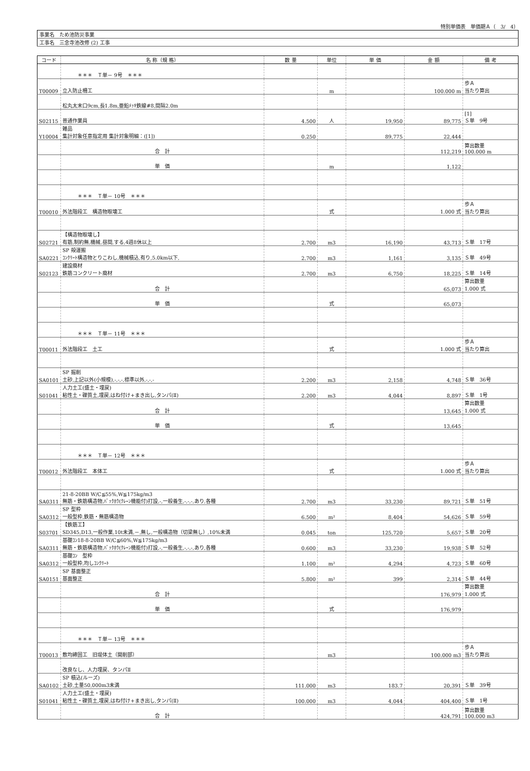特別単価表　単価期Ａ（　3/　4）
| 事業名 ため池防災事業 |
| 工事名 三念寺池改修 (2) 工事 |
| コード | 名 称（規 格） | 数 量 | 単位 | 単 価 | 金 額 | 備 考 |
| --- | --- | --- | --- | --- | --- | --- |
| | ＊＊＊ Ｔ単－ 9号 ＊＊＊ | | | | | |
| T00009 | 立入防止柵工 | | m | | 100.000 m | 歩Ａ 当たり算出 |
| | 松丸太末口9cm,長1.8m,亜鉛ﾒｯｷ鉄線#8,間隔2.0m | | | | | |
| S02115 | 普通作業員 | 4.500 | 人 | 19,950 | 89,775 | [1] Ｓ単 9号 |
| Y10004 | 雑品 集計対象任意指定用 集計対象明細：([1]) | 0.250 | | 89,775 | 22,444 | |
| | 合 計 | | | | 112,219 | 算出数量 100.000 m |
| | 単 価 | | m | | 1,122 | |
| | ＊＊＊ Ｔ単－ 10号 ＊＊＊ | | | | | |
| T00010 | 外法階段工 構造物取壊工 | | 式 | | 1.000 式 | 歩Ａ 当たり算出 |
| S02721 | 【構造物取壊し】 有筋,制約無,機械,昼間,する,4週8休以上 | 2.700 | m3 | 16,190 | 43,713 | Ｓ単 17号 |
| SA0221 | SP 殻運搬 ｺﾝｸﾘｰﾄ構造物とりこわし,機械積込,有り,5.0km以下, | 2.700 | m3 | 1,161 | 3,135 | Ｓ単 49号 |
| S02123 | 建設廃材 鉄筋コンクリート廃材 | 2.700 | m3 | 6,750 | 18,225 | Ｓ単 14号 |
| | 合 計 | | | | 65,073 | 算出数量 1.000 式 |
| | 単 価 | | 式 | | 65,073 | |
| | ＊＊＊ Ｔ単－ 11号 ＊＊＊ | | | | | |
| T00011 | 外法階段工 土工 | | 式 | | 1.000 式 | 歩Ａ 当たり算出 |
| SA0101 | SP 掘削 土砂,上記以外(小規模),-,-,-,標準以外,-,-,- | 2.200 | m3 | 2,158 | 4,748 | Ｓ単 36号 |
| S01041 | 人力土工(盛土・埋戻) 粘性土・礫質土,埋戻,はね付け+まき出し,タンパ(Ⅱ) | 2.200 | m3 | 4,044 | 8,897 | Ｓ単 1号 |
| | 合 計 | | | | 13,645 | 算出数量 1.000 式 |
| | 単 価 | | 式 | | 13,645 | |
| | ＊＊＊ Ｔ単－ 12号 ＊＊＊ | | | | | |
| T00012 | 外法階段工 本体工 | | 式 | | 1.000 式 | 歩Ａ 当たり算出 |
| SA0311 | 21-8-20BB W/C≦55%,W≦175kg/m3 無筋・鉄筋構造物,ﾊﾞｯｸﾎｳ(ｸﾚｰﾝ機能付)打設,-,一般養生,-,-,-,あり,各種 | 2.700 | m3 | 33,230 | 89,721 | Ｓ単 51号 |
| SA0312 | SP 型枠 一般型枠,鉄筋・無筋構造物 | 6.500 | m² | 8,404 | 54,626 | Ｓ単 59号 |
| S03701 | 【鉄筋工】 SD345,D13,一般作業,10t未満,－,無し,一般構造物（切梁無し）,10%未満 | 0.045 | ton | 125,720 | 5,657 | Ｓ単 20号 |
| SA0311 | 基礎ｺﾝ18-8-20BB W/C≦60%,W≦175kg/m3 無筋・鉄筋構造物,ﾊﾞｯｸﾎｳ(ｸﾚｰﾝ機能付)打設,-,一般養生,-,-,-,あり,各種 | 0.600 | m3 | 33,230 | 19,938 | Ｓ単 52号 |
| SA0312 | 基礎ｺﾝ 型枠 一般型枠,均しｺﾝｸﾘｰﾄ | 1.100 | m² | 4,294 | 4,723 | Ｓ単 60号 |
| SA0151 | SP 基面整正 基面整正 | 5.800 | m² | 399 | 2,314 | Ｓ単 44号 |
| | 合 計 | | | | 176,979 | 算出数量 1.000 式 |
| | 単 価 | | 式 | | 176,979 | |
| | ＊＊＊ Ｔ単－ 13号 ＊＊＊ | | | | | |
| T00013 | 敷均締固工 旧堤体土（開削部） | | m3 | | 100.000 m3 | 歩Ａ 当たり算出 |
| | 改良なし、人力埋戻、タンパⅡ | | | | | |
| SA0102 | SP 積込(ルーズ) 土砂,土量50,000m3未満 | 111.000 | m3 | 183.7 | 20,391 | Ｓ単 39号 |
| S01041 | 人力土工(盛土・埋戻) 粘性土・礫質土,埋戻,はね付け+まき出し,タンパ(Ⅱ) | 100.000 | m3 | 4,044 | 404,400 | Ｓ単 1号 |
| | 合 計 | | | | 424,791 | 算出数量 100.000 m3 |